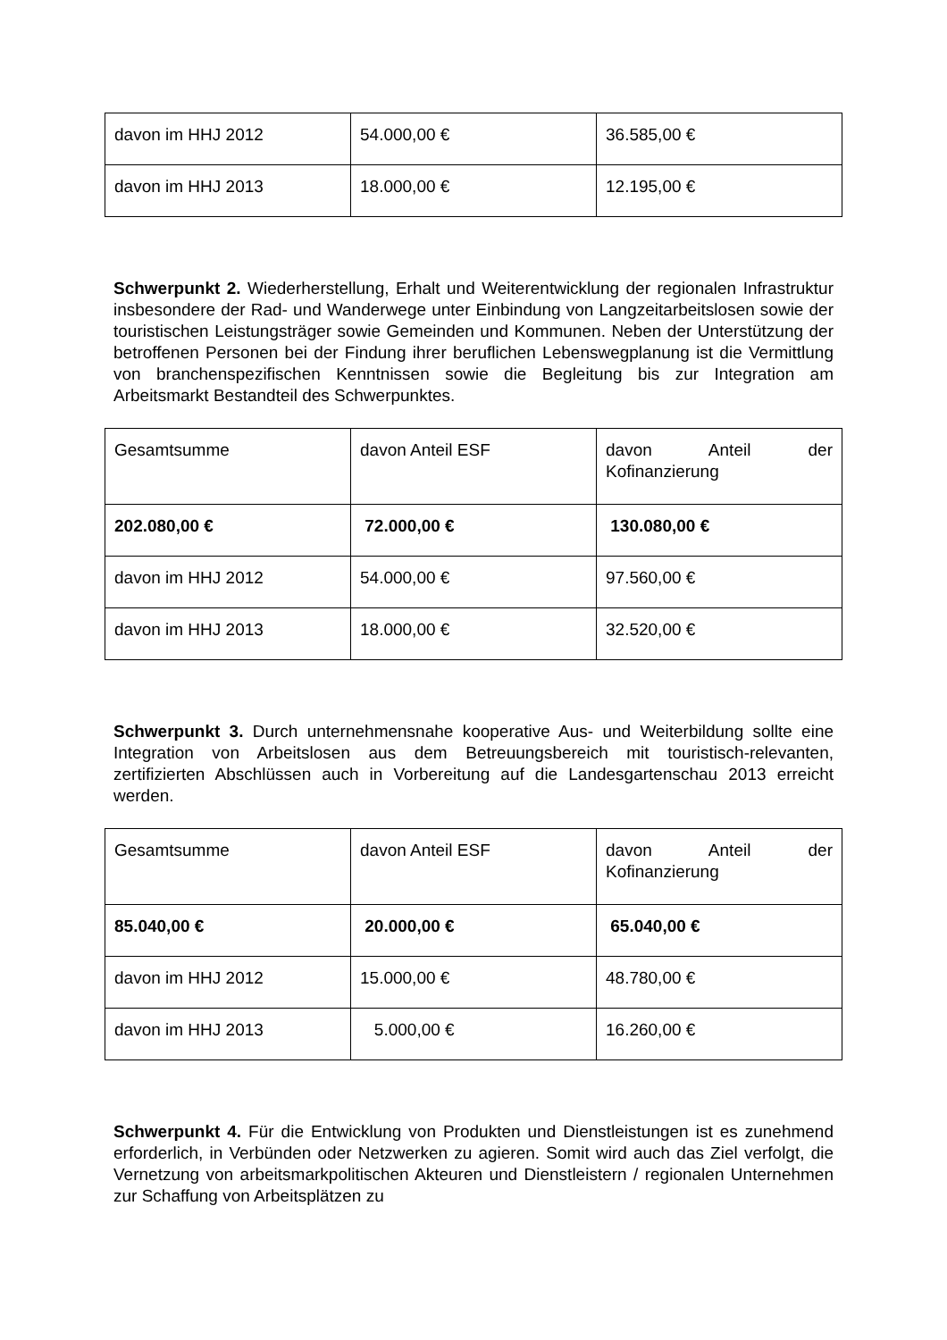| davon im HHJ 2012 | 54.000,00 € | 36.585,00 € |
| davon im HHJ 2013 | 18.000,00 € | 12.195,00 € |
Schwerpunkt 2. Wiederherstellung, Erhalt und Weiterentwicklung der regionalen Infrastruktur insbesondere der Rad- und Wanderwege unter Einbindung von Langzeitarbeitslosen sowie der touristischen Leistungsträger sowie Gemeinden und Kommunen. Neben der Unterstützung der betroffenen Personen bei der Findung ihrer beruflichen Lebenswegplanung ist die Vermittlung von branchenspezifischen Kenntnissen sowie die Begleitung bis zur Integration am Arbeitsmarkt Bestandteil des Schwerpunktes.
| Gesamtsumme | davon Anteil ESF | davon Anteil der Kofinanzierung |
| 202.080,00 € | 72.000,00 € | 130.080,00 € |
| davon im HHJ 2012 | 54.000,00 € | 97.560,00 € |
| davon im HHJ 2013 | 18.000,00 € | 32.520,00 € |
Schwerpunkt 3. Durch unternehmensnahe kooperative Aus- und Weiterbildung sollte eine Integration von Arbeitslosen aus dem Betreuungsbereich mit touristisch-relevanten, zertifizierten Abschlüssen auch in Vorbereitung auf die Landesgartenschau 2013 erreicht werden.
| Gesamtsumme | davon Anteil ESF | davon Anteil der Kofinanzierung |
| 85.040,00 € | 20.000,00 € | 65.040,00 € |
| davon im HHJ 2012 | 15.000,00 € | 48.780,00 € |
| davon im HHJ 2013 | 5.000,00 € | 16.260,00 € |
Schwerpunkt 4. Für die Entwicklung von Produkten und Dienstleistungen ist es zunehmend erforderlich, in Verbünden oder Netzwerken zu agieren. Somit wird auch das Ziel verfolgt, die Vernetzung von arbeitsmarkpolitischen Akteuren und Dienstleistern / regionalen Unternehmen zur Schaffung von Arbeitsplätzen zu